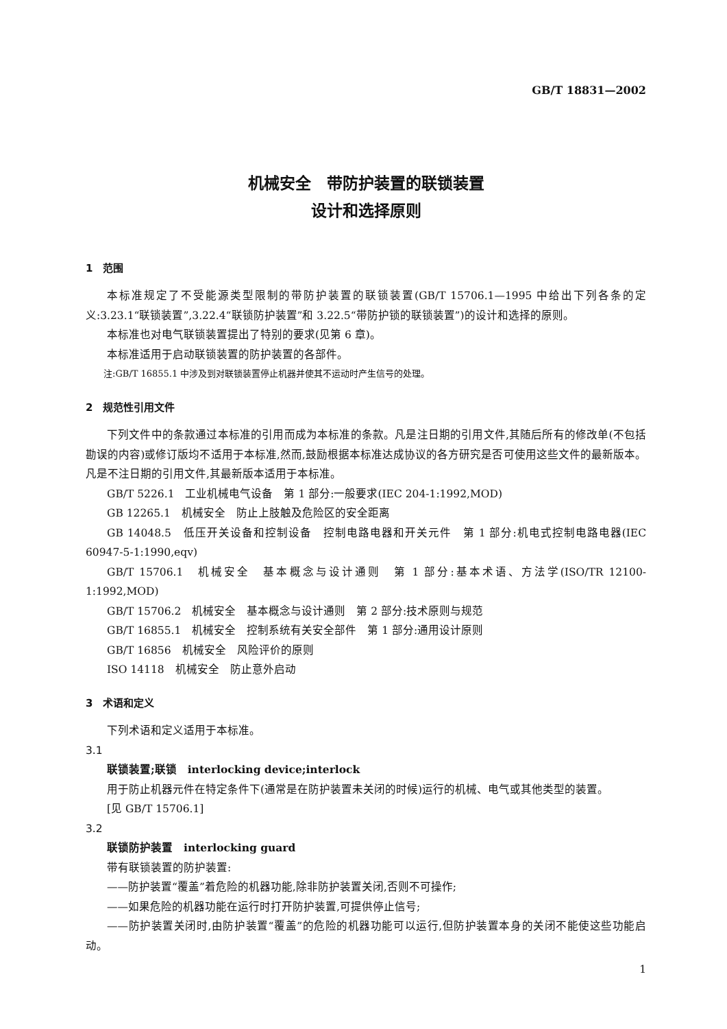GB/T 18831—2002
机械安全　带防护装置的联锁装置
设计和选择原则
1　范围
本标准规定了不受能源类型限制的带防护装置的联锁装置(GB/T 15706.1—1995 中给出下列各条的定义:3.23.1“联锁装置”,3.22.4“联锁防护装置”和 3.22.5“带防护锁的联锁装置”)的设计和选择的原则。
本标准也对电气联锁装置提出了特别的要求(见第 6 章)。
本标准适用于启动联锁装置的防护装置的各部件。
注:GB/T 16855.1 中涉及到对联锁装置停止机器并使其不运动时产生信号的处理。
2　规范性引用文件
下列文件中的条款通过本标准的引用而成为本标准的条款。凡是注日期的引用文件,其随后所有的修改单(不包括勘误的内容)或修订版均不适用于本标准,然而,鼓励根据本标准达成协议的各方研究是否可使用这些文件的最新版本。凡是不注日期的引用文件,其最新版本适用于本标准。
GB/T 5226.1　工业机械电气设备　第 1 部分:一般要求(IEC 204-1:1992,MOD)
GB 12265.1　机械安全　防止上肢触及危险区的安全距离
GB 14048.5　低压开关设备和控制设备　控制电路电器和开关元件　第 1 部分:机电式控制电路电器(IEC 60947-5-1:1990,eqv)
GB/T 15706.1　机械安全　基本概念与设计通则　第 1 部分:基本术语、方法学(ISO/TR 12100-1:1992,MOD)
GB/T 15706.2　机械安全　基本概念与设计通则　第 2 部分:技术原则与规范
GB/T 16855.1　机械安全　控制系统有关安全部件　第 1 部分:通用设计原则
GB/T 16856　机械安全　风险评价的原则
ISO 14118　机械安全　防止意外启动
3　术语和定义
下列术语和定义适用于本标准。
3.1
联锁装置;联锁　interlocking device;interlock
用于防止机器元件在特定条件下(通常是在防护装置未关闭的时候)运行的机械、电气或其他类型的装置。
[见 GB/T 15706.1]
3.2
联锁防护装置　interlocking guard
带有联锁装置的防护装置:
——防护装置“覆盖”着危险的机器功能,除非防护装置关闭,否则不可操作;
——如果危险的机器功能在运行时打开防护装置,可提供停止信号;
——防护装置关闭时,由防护装置“覆盖”的危险的机器功能可以运行,但防护装置本身的关闭不能使这些功能启动。
1